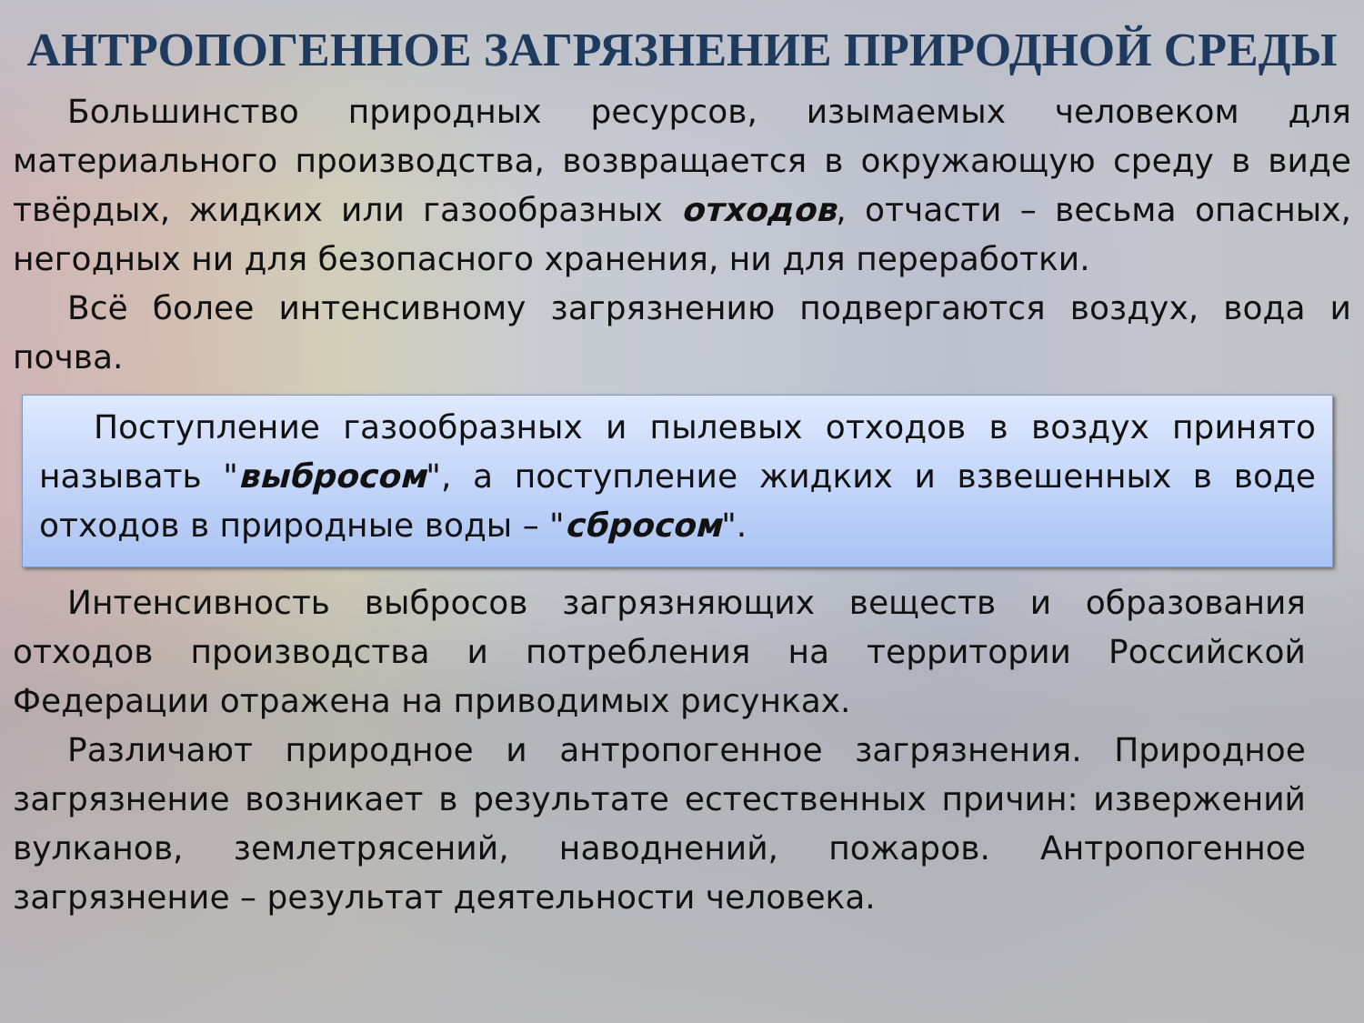АНТРОПОГЕННОЕ ЗАГРЯЗНЕНИЕ ПРИРОДНОЙ СРЕДЫ
Большинство природных ресурсов, изымаемых человеком для материального производства, возвращается в окружающую среду в виде твёрдых, жидких или газообразных отходов, отчасти – весьма опасных, негодных ни для безопасного хранения, ни для переработки.
Всё более интенсивному загрязнению подвергаются воздух, вода и почва.
Поступление газообразных и пылевых отходов в воздух принято называть "выбросом", а поступление жидких и взвешенных в воде отходов в природные воды – "сбросом".
Интенсивность выбросов загрязняющих веществ и образования отходов производства и потребления на территории Российской Федерации отражена на приводимых рисунках.
Различают природное и антропогенное загрязнения. Природное загрязнение возникает в результате естественных причин: извержений вулканов, землетрясений, наводнений, пожаров. Антропогенное загрязнение – результат деятельности человека.